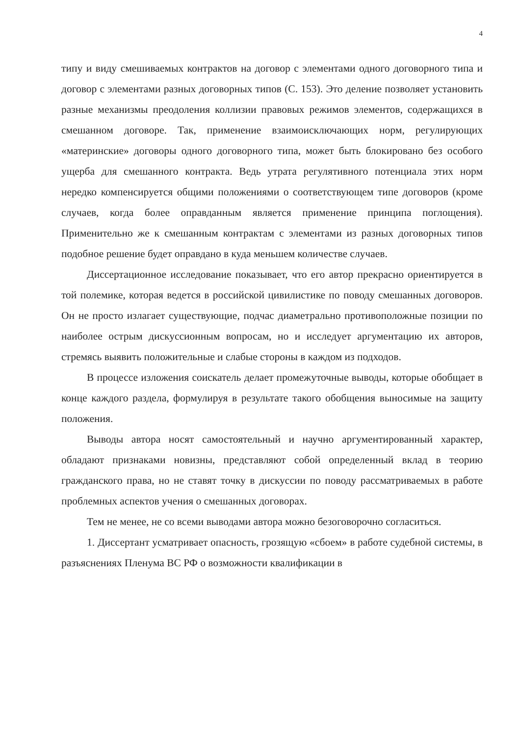4
типу и виду смешиваемых контрактов на договор с элементами одного договорного типа и договор с элементами разных договорных типов (С. 153). Это деление позволяет установить разные механизмы преодоления коллизии правовых режимов элементов, содержащихся в смешанном договоре. Так, применение взаимоисключающих норм, регулирующих «материнские» договоры одного договорного типа, может быть блокировано без особого ущерба для смешанного контракта. Ведь утрата регулятивного потенциала этих норм нередко компенсируется общими положениями о соответствующем типе договоров (кроме случаев, когда более оправданным является применение принципа поглощения). Применительно же к смешанным контрактам с элементами из разных договорных типов подобное решение будет оправдано в куда меньшем количестве случаев.
Диссертационное исследование показывает, что его автор прекрасно ориентируется в той полемике, которая ведется в российской цивилистике по поводу смешанных договоров. Он не просто излагает существующие, подчас диаметрально противоположные позиции по наиболее острым дискуссионным вопросам, но и исследует аргументацию их авторов, стремясь выявить положительные и слабые стороны в каждом из подходов.
В процессе изложения соискатель делает промежуточные выводы, которые обобщает в конце каждого раздела, формулируя в результате такого обобщения выносимые на защиту положения.
Выводы автора носят самостоятельный и научно аргументированный характер, обладают признаками новизны, представляют собой определенный вклад в теорию гражданского права, но не ставят точку в дискуссии по поводу рассматриваемых в работе проблемных аспектов учения о смешанных договорах.
Тем не менее, не со всеми выводами автора можно безоговорочно согласиться.
1. Диссертант усматривает опасность, грозящую «сбоем» в работе судебной системы, в разъяснениях Пленума ВС РФ о возможности квалификации в